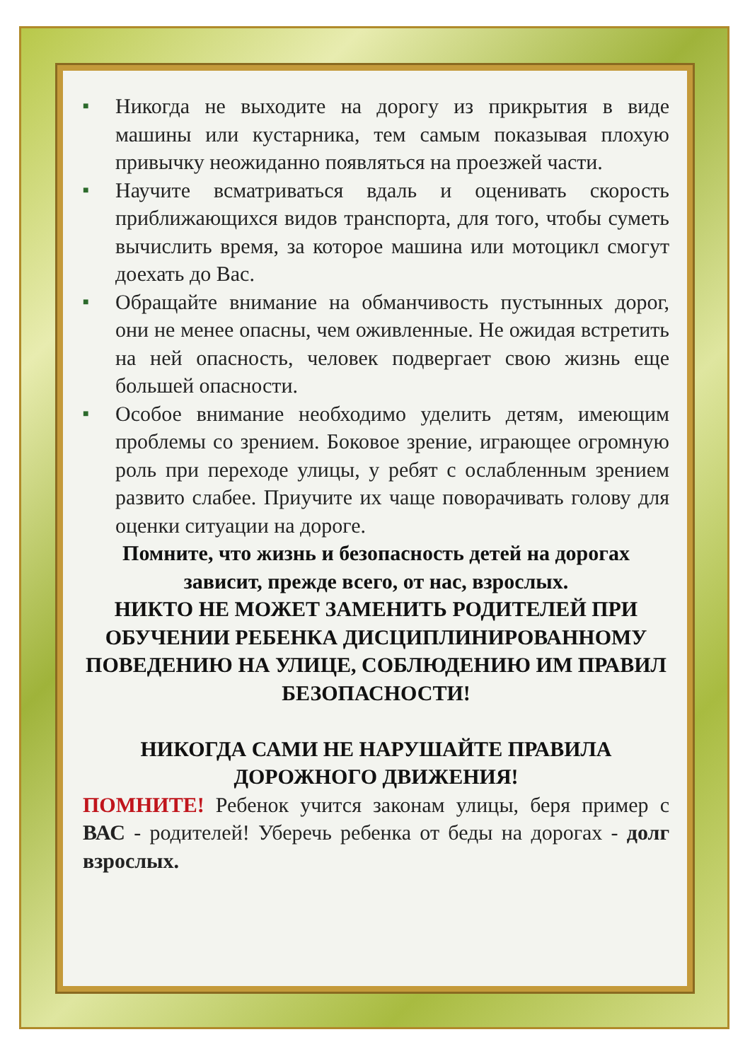■ Никогда не выходите на дорогу из прикрытия в виде машины или кустарника, тем самым показывая плохую привычку неожиданно появляться на проезжей части.
■ Научите всматриваться вдаль и оценивать скорость приближающихся видов транспорта, для того, чтобы суметь вычислить время, за которое машина или мотоцикл смогут доехать до Вас.
■ Обращайте внимание на обманчивость пустынных дорог, они не менее опасны, чем оживленные. Не ожидая встретить на ней опасность, человек подвергает свою жизнь еще большей опасности.
■ Особое внимание необходимо уделить детям, имеющим проблемы со зрением. Боковое зрение, играющее огромную роль при переходе улицы, у ребят с ослабленным зрением развито слабее. Приучите их чаще поворачивать голову для оценки ситуации на дороге.
Помните, что жизнь и безопасность детей на дорогах
зависит, прежде всего, от нас, взрослых.
НИКТО НЕ МОЖЕТ ЗАМЕНИТЬ РОДИТЕЛЕЙ ПРИ ОБУЧЕНИИ РЕБЕНКА ДИСЦИПЛИНИРОВАННОМУ ПОВЕДЕНИЮ НА УЛИЦЕ, СОБЛЮДЕНИЮ ИМ ПРАВИЛ БЕЗОПАСНОСТИ!
НИКОГДА САМИ НЕ НАРУШАЙТЕ ПРАВИЛА ДОРОЖНОГО ДВИЖЕНИЯ!
ПОМНИТЕ! Ребенок учится законам улицы, беря пример с ВАС - родителей! Уберечь ребенка от беды на дорогах - долг взрослых.